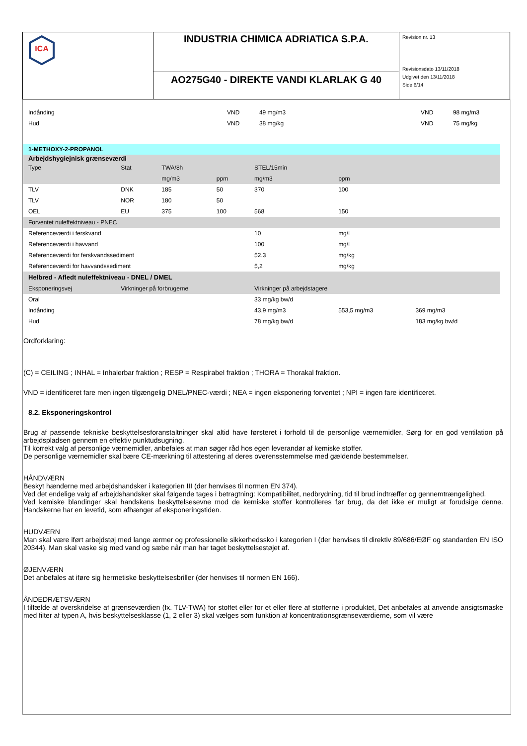ICA
INDUSTRIA CHIMICA ADRIATICA S.P.A.
AO275G40 - DIREKTE VANDI KLARLAK G 40
Revision nr. 13
Revisionsdato 13/11/2018
Udgivet den 13/11/2018
Side 6/14
| Indånding | VND | 49 mg/m3 | | VND | 98 mg/m3 |
| Hud | VND | 38 mg/kg | | VND | 75 mg/kg |
| 1-METHOXY-2-PROPANOL | | | | | | |
| Arbejdshygiejnisk grænseværdi | | | | | | |
| Type | Stat | TWA/8h | | STEL/15min | | |
| | | mg/m3 | ppm | mg/m3 | ppm | |
| TLV | DNK | 185 | 50 | 370 | 100 | |
| TLV | NOR | 180 | 50 | | | |
| OEL | EU | 375 | 100 | 568 | 150 | |
| Forventet nuleffektniveau - PNEC | | | | | | |
| Referenceværdi i ferskvand | | | | 10 | mg/l | |
| Referenceværdi i havvand | | | | 100 | mg/l | |
| Referenceværdi for ferskvandssediment | | | | 52,3 | mg/kg | |
| Referenceværdi for havvandssediment | | | | 5,2 | mg/kg | |
| Helbred - Afledt nuleffektniveau - DNEL / DMEL | | | | | | |
| Eksponeringsvej | Virkninger på forbrugerne | | | Virkninger på arbejdstagere | | |
| Oral | | | | 33 mg/kg bw/d | | |
| Indånding | | | | 43,9 mg/m3 | 553,5 mg/m3 | 369 mg/m3 |
| Hud | | | | 78 mg/kg bw/d | | 183 mg/kg bw/d |
Ordforklaring:
(C) = CEILING ; INHAL = Inhalerbar fraktion ; RESP = Respirabel fraktion ; THORA = Thorakal fraktion.
VND = identificeret fare men ingen tilgængelig DNEL/PNEC-værdi ; NEA = ingen eksponering forventet ; NPI = ingen fare identificeret.
8.2. Eksponeringskontrol
Brug af passende tekniske beskyttelsesforanstaltninger skal altid have førsteret i forhold til de personlige værnemidler, Sørg for en god ventilation på arbejdspladsen gennem en effektiv punktudsugning.
Til korrekt valg af personlige værnemidler, anbefales at man søger råd hos egen leverandør af kemiske stoffer.
De personlige værnemidler skal bære CE-mærkning til attestering af deres overensstemmelse med gældende bestemmelser.
HÅNDVÆRN
Beskyt hænderne med arbejdshandsker i kategorien III (der henvises til normen EN 374).
Ved det endelige valg af arbejdshandsker skal følgende tages i betragtning: Kompatibilitet, nedbrydning, tid til brud indtræffer og gennemtrængelighed.
Ved kemiske blandinger skal handskens beskyttelsesevne mod de kemiske stoffer kontrolleres før brug, da det ikke er muligt at forudsige denne. Handskerne har en levetid, som afhænger af eksponeringstiden.
HUDVÆRN
Man skal være iført arbejdstøj med lange ærmer og professionelle sikkerhedssko i kategorien I (der henvises til direktiv 89/686/EØF og standarden EN ISO 20344). Man skal vaske sig med vand og sæbe når man har taget beskyttelsestøjet af.
ØJENVÆRN
Det anbefales at iføre sig hermetiske beskyttelsesbriller (der henvises til normen EN 166).
ÅNDEDRÆTSVÆRN
I tilfælde af overskridelse af grænseværdien (fx. TLV-TWA) for stoffet eller for et eller flere af stofferne i produktet, Det anbefales at anvende ansigtsmaske med filter af typen A, hvis beskyttelsesklasse (1, 2 eller 3) skal vælges som funktion af koncentrationsgrænseværdierne, som vil være